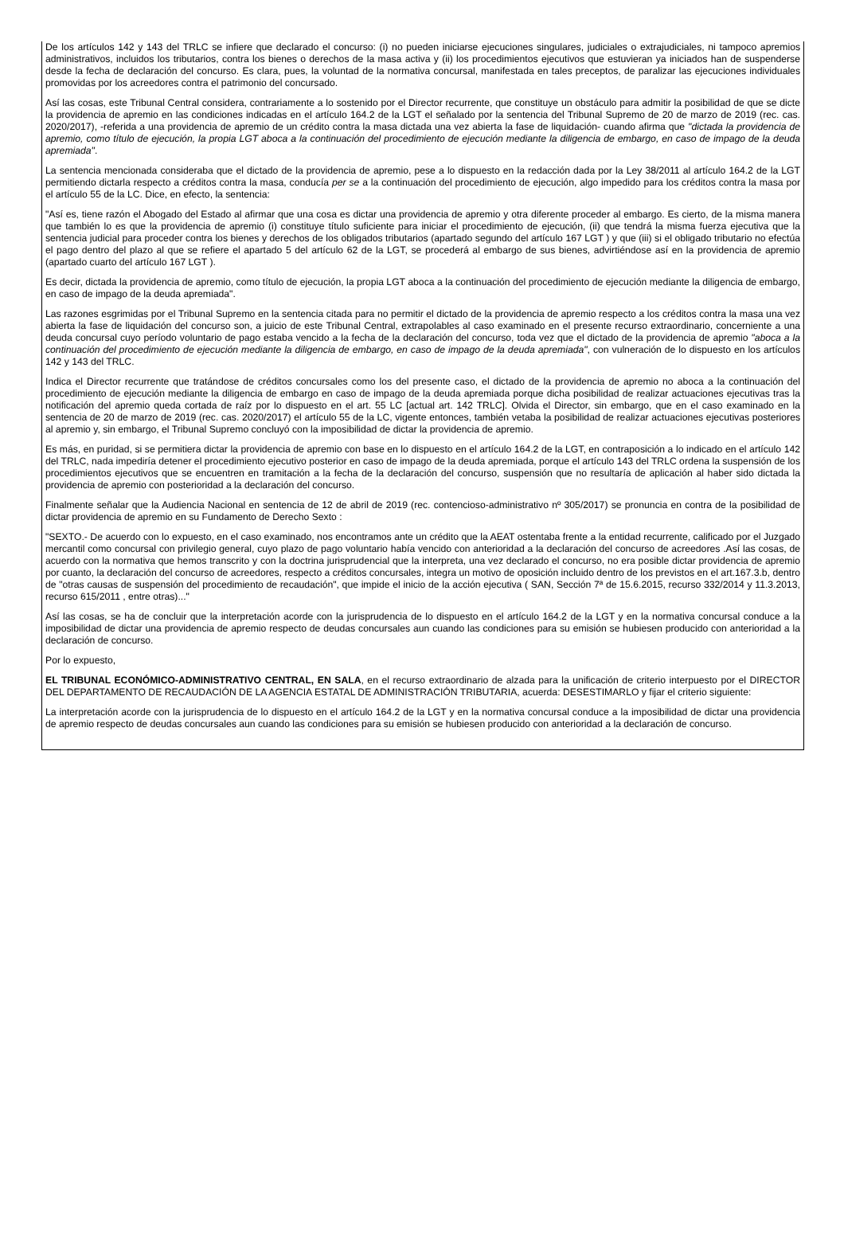De los artículos 142 y 143 del TRLC se infiere que declarado el concurso: (i) no pueden iniciarse ejecuciones singulares, judiciales o extrajudiciales, ni tampoco apremios administrativos, incluidos los tributarios, contra los bienes o derechos de la masa activa y (ii) los procedimientos ejecutivos que estuvieran ya iniciados han de suspenderse desde la fecha de declaración del concurso. Es clara, pues, la voluntad de la normativa concursal, manifestada en tales preceptos, de paralizar las ejecuciones individuales promovidas por los acreedores contra el patrimonio del concursado.
Así las cosas, este Tribunal Central considera, contrariamente a lo sostenido por el Director recurrente, que constituye un obstáculo para admitir la posibilidad de que se dicte la providencia de apremio en las condiciones indicadas en el artículo 164.2 de la LGT el señalado por la sentencia del Tribunal Supremo de 20 de marzo de 2019 (rec. cas. 2020/2017), -referida a una providencia de apremio de un crédito contra la masa dictada una vez abierta la fase de liquidación- cuando afirma que "dictada la providencia de apremio, como título de ejecución, la propia LGT aboca a la continuación del procedimiento de ejecución mediante la diligencia de embargo, en caso de impago de la deuda apremiada".
La sentencia mencionada consideraba que el dictado de la providencia de apremio, pese a lo dispuesto en la redacción dada por la Ley 38/2011 al artículo 164.2 de la LGT permitiendo dictarla respecto a créditos contra la masa, conducía per se a la continuación del procedimiento de ejecución, algo impedido para los créditos contra la masa por el artículo 55 de la LC. Dice, en efecto, la sentencia:
"Así es, tiene razón el Abogado del Estado al afirmar que una cosa es dictar una providencia de apremio y otra diferente proceder al embargo. Es cierto, de la misma manera que también lo es que la providencia de apremio (i) constituye título suficiente para iniciar el procedimiento de ejecución, (ii) que tendrá la misma fuerza ejecutiva que la sentencia judicial para proceder contra los bienes y derechos de los obligados tributarios (apartado segundo del artículo 167 LGT ) y que (iii) si el obligado tributario no efectúa el pago dentro del plazo al que se refiere el apartado 5 del artículo 62 de la LGT, se procederá al embargo de sus bienes, advirtiéndose así en la providencia de apremio (apartado cuarto del artículo 167 LGT ).
Es decir, dictada la providencia de apremio, como título de ejecución, la propia LGT aboca a la continuación del procedimiento de ejecución mediante la diligencia de embargo, en caso de impago de la deuda apremiada".
Las razones esgrimidas por el Tribunal Supremo en la sentencia citada para no permitir el dictado de la providencia de apremio respecto a los créditos contra la masa una vez abierta la fase de liquidación del concurso son, a juicio de este Tribunal Central, extrapolables al caso examinado en el presente recurso extraordinario, concerniente a una deuda concursal cuyo período voluntario de pago estaba vencido a la fecha de la declaración del concurso, toda vez que el dictado de la providencia de apremio "aboca a la continuación del procedimiento de ejecución mediante la diligencia de embargo, en caso de impago de la deuda apremiada", con vulneración de lo dispuesto en los artículos 142 y 143 del TRLC.
Indica el Director recurrente que tratándose de créditos concursales como los del presente caso, el dictado de la providencia de apremio no aboca a la continuación del procedimiento de ejecución mediante la diligencia de embargo en caso de impago de la deuda apremiada porque dicha posibilidad de realizar actuaciones ejecutivas tras la notificación del apremio queda cortada de raíz por lo dispuesto en el art. 55 LC [actual art. 142 TRLC]. Olvida el Director, sin embargo, que en el caso examinado en la sentencia de 20 de marzo de 2019 (rec. cas. 2020/2017) el artículo 55 de la LC, vigente entonces, también vetaba la posibilidad de realizar actuaciones ejecutivas posteriores al apremio y, sin embargo, el Tribunal Supremo concluyó con la imposibilidad de dictar la providencia de apremio.
Es más, en puridad, si se permitiera dictar la providencia de apremio con base en lo dispuesto en el artículo 164.2 de la LGT, en contraposición a lo indicado en el artículo 142 del TRLC, nada impediría detener el procedimiento ejecutivo posterior en caso de impago de la deuda apremiada, porque el artículo 143 del TRLC ordena la suspensión de los procedimientos ejecutivos que se encuentren en tramitación a la fecha de la declaración del concurso, suspensión que no resultaría de aplicación al haber sido dictada la providencia de apremio con posterioridad a la declaración del concurso.
Finalmente señalar que la Audiencia Nacional en sentencia de 12 de abril de 2019 (rec. contencioso-administrativo nº 305/2017) se pronuncia en contra de la posibilidad de dictar providencia de apremio en su Fundamento de Derecho Sexto :
"SEXTO.- De acuerdo con lo expuesto, en el caso examinado, nos encontramos ante un crédito que la AEAT ostentaba frente a la entidad recurrente, calificado por el Juzgado mercantil como concursal con privilegio general, cuyo plazo de pago voluntario había vencido con anterioridad a la declaración del concurso de acreedores .Así las cosas, de acuerdo con la normativa que hemos transcrito y con la doctrina jurisprudencial que la interpreta, una vez declarado el concurso, no era posible dictar providencia de apremio por cuanto, la declaración del concurso de acreedores, respecto a créditos concursales, integra un motivo de oposición incluido dentro de los previstos en el art.167.3.b, dentro de "otras causas de suspensión del procedimiento de recaudación", que impide el inicio de la acción ejecutiva ( SAN, Sección 7ª de 15.6.2015, recurso 332/2014 y 11.3.2013, recurso 615/2011 , entre otras)..."
Así las cosas, se ha de concluir que la interpretación acorde con la jurisprudencia de lo dispuesto en el artículo 164.2 de la LGT y en la normativa concursal conduce a la imposibilidad de dictar una providencia de apremio respecto de deudas concursales aun cuando las condiciones para su emisión se hubiesen producido con anterioridad a la declaración de concurso.
Por lo expuesto,
EL TRIBUNAL ECONÓMICO-ADMINISTRATIVO CENTRAL, EN SALA, en el recurso extraordinario de alzada para la unificación de criterio interpuesto por el DIRECTOR DEL DEPARTAMENTO DE RECAUDACIÓN DE LA AGENCIA ESTATAL DE ADMINISTRACIÓN TRIBUTARIA, acuerda: DESESTIMARLO y fijar el criterio siguiente:
La interpretación acorde con la jurisprudencia de lo dispuesto en el artículo 164.2 de la LGT y en la normativa concursal conduce a la imposibilidad de dictar una providencia de apremio respecto de deudas concursales aun cuando las condiciones para su emisión se hubiesen producido con anterioridad a la declaración de concurso.